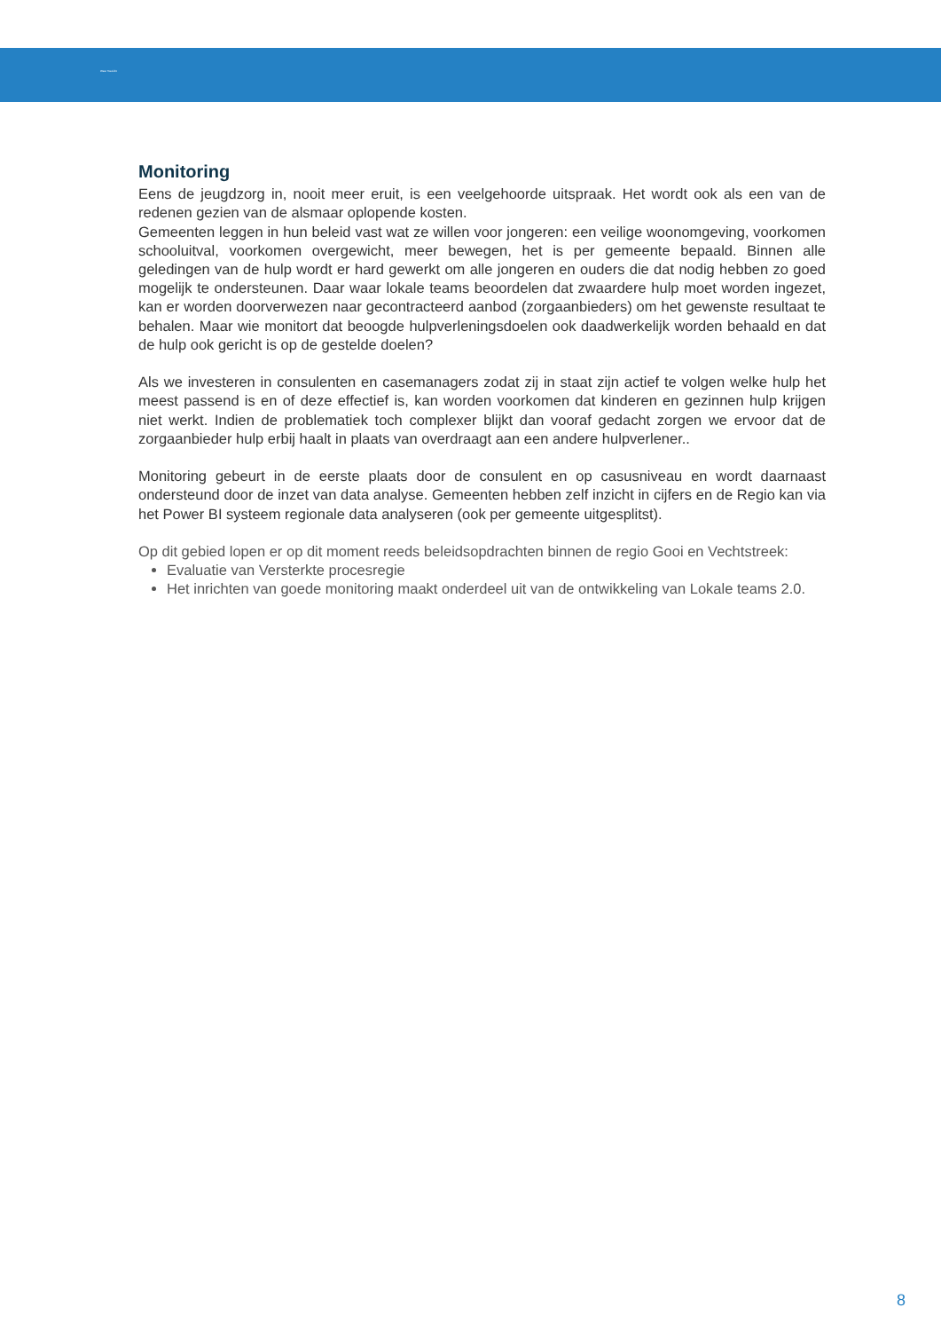Weer Toezicht
Monitoring
Eens de jeugdzorg in, nooit meer eruit, is een veelgehoorde uitspraak. Het wordt ook als een van de redenen gezien van de alsmaar oplopende kosten.
Gemeenten leggen in hun beleid vast wat ze willen voor jongeren: een veilige woonomgeving, voorkomen schooluitval, voorkomen overgewicht, meer bewegen, het is per gemeente bepaald. Binnen alle geledingen van de hulp wordt er hard gewerkt om alle jongeren en ouders die dat nodig hebben zo goed mogelijk te ondersteunen. Daar waar lokale teams beoordelen dat zwaardere hulp moet worden ingezet, kan er worden doorverwezen naar gecontracteerd aanbod (zorgaanbieders) om het gewenste resultaat te behalen. Maar wie monitort dat beoogde hulpverleningsdoelen ook daadwerkelijk worden behaald en dat de hulp ook gericht is op de gestelde doelen?
Als we investeren in consulenten en casemanagers zodat zij in staat zijn actief te volgen welke hulp het meest passend is en of deze effectief is, kan worden voorkomen dat kinderen en gezinnen hulp krijgen niet werkt. Indien de problematiek toch complexer blijkt dan vooraf gedacht zorgen we ervoor dat de zorgaanbieder hulp erbij haalt in plaats van overdraagt aan een andere hulpverlener..
Monitoring gebeurt in de eerste plaats door de consulent en op casusniveau en wordt daarnaast ondersteund door de inzet van data analyse. Gemeenten hebben zelf inzicht in cijfers en de Regio kan via het Power BI systeem regionale data analyseren (ook per gemeente uitgesplitst).
Op dit gebied lopen er op dit moment reeds beleidsopdrachten binnen de regio Gooi en Vechtstreek:
Evaluatie van Versterkte procesregie
Het inrichten van goede monitoring maakt onderdeel uit van de ontwikkeling van Lokale teams 2.0.
8